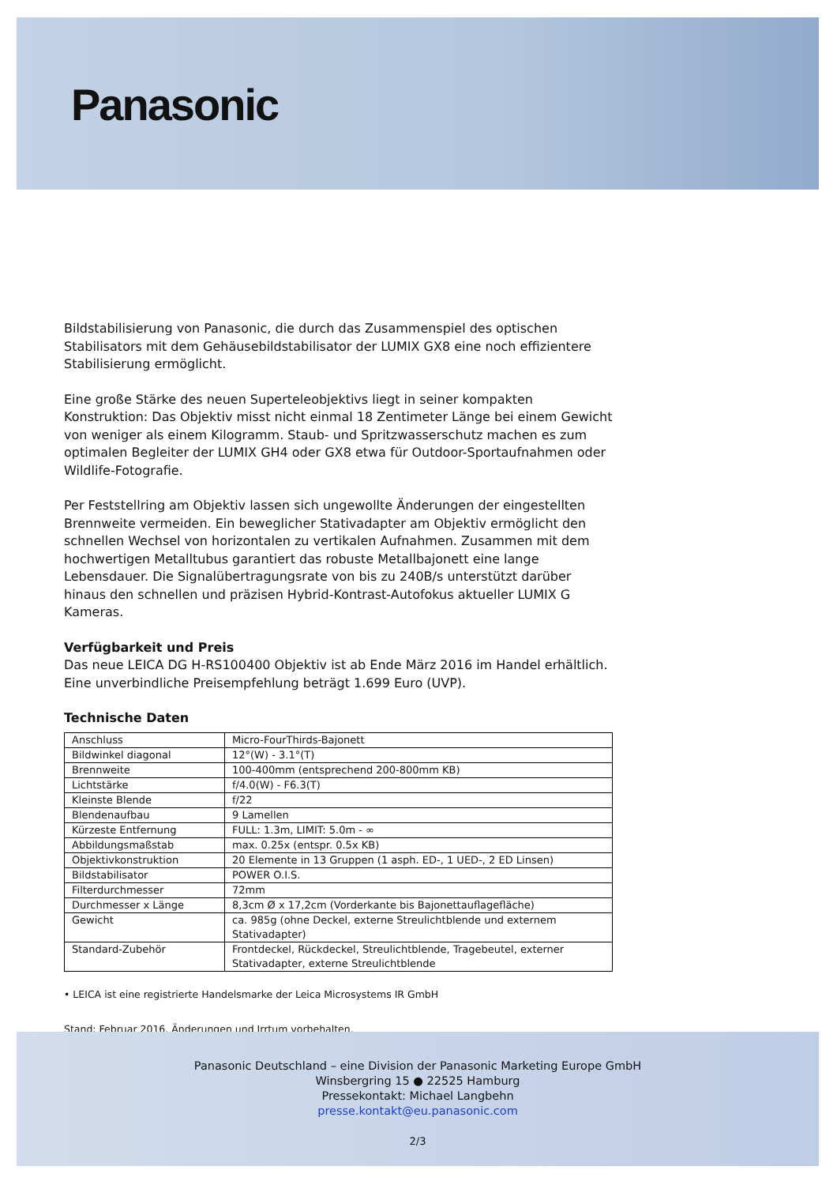Panasonic
Bildstabilisierung von Panasonic, die durch das Zusammenspiel des optischen Stabilisators mit dem Gehäusebildstabilisator der LUMIX GX8 eine noch effizientere Stabilisierung ermöglicht.
Eine große Stärke des neuen Superteleobjektivs liegt in seiner kompakten Konstruktion: Das Objektiv misst nicht einmal 18 Zentimeter Länge bei einem Gewicht von weniger als einem Kilogramm. Staub- und Spritzwasserschutz machen es zum optimalen Begleiter der LUMIX GH4 oder GX8 etwa für Outdoor-Sportaufnahmen oder Wildlife-Fotografie.
Per Feststellring am Objektiv lassen sich ungewollte Änderungen der eingestellten Brennweite vermeiden. Ein beweglicher Stativadapter am Objektiv ermöglicht den schnellen Wechsel von horizontalen zu vertikalen Aufnahmen. Zusammen mit dem hochwertigen Metalltubus garantiert das robuste Metallbajonett eine lange Lebensdauer. Die Signalübertragungsrate von bis zu 240B/s unterstützt darüber hinaus den schnellen und präzisen Hybrid-Kontrast-Autofokus aktueller LUMIX G Kameras.
Verfügbarkeit und Preis
Das neue LEICA DG H-RS100400 Objektiv ist ab Ende März 2016 im Handel erhältlich. Eine unverbindliche Preisempfehlung beträgt 1.699 Euro (UVP).
Technische Daten
| Anschluss | Micro-FourThirds-Bajonett |
| Bildwinkel diagonal | 12°(W) - 3.1°(T) |
| Brennweite | 100-400mm (entsprechend 200-800mm KB) |
| Lichtstärke | f/4.0(W) - F6.3(T) |
| Kleinste Blende | f/22 |
| Blendenaufbau | 9 Lamellen |
| Kürzeste Entfernung | FULL: 1.3m, LIMIT: 5.0m - ∞ |
| Abbildungsmaßstab | max. 0.25x (entspr. 0.5x KB) |
| Objektivkonstruktion | 20 Elemente in 13 Gruppen (1 asph. ED-, 1 UED-, 2 ED Linsen) |
| Bildstabilisator | POWER O.I.S. |
| Filterdurchmesser | 72mm |
| Durchmesser x Länge | 8,3cm Ø x 17,2cm (Vorderkante bis Bajonettauflagefläche) |
| Gewicht | ca. 985g (ohne Deckel, externe Streulichtblende und externem Stativadapter) |
| Standard-Zubehör | Frontdeckel, Rückdeckel, Streulichtblende, Tragebeutel, externer Stativadapter, externe Streulichtblende |
• LEICA ist eine registrierte Handelsmarke der Leica Microsystems IR GmbH
Stand: Februar 2016. Änderungen und Irrtum vorbehalten.
Panasonic Deutschland – eine Division der Panasonic Marketing Europe GmbH
Winsbergring 15 ● 22525 Hamburg
Pressekontakt: Michael Langbehn
presse.kontakt@eu.panasonic.com
2/3